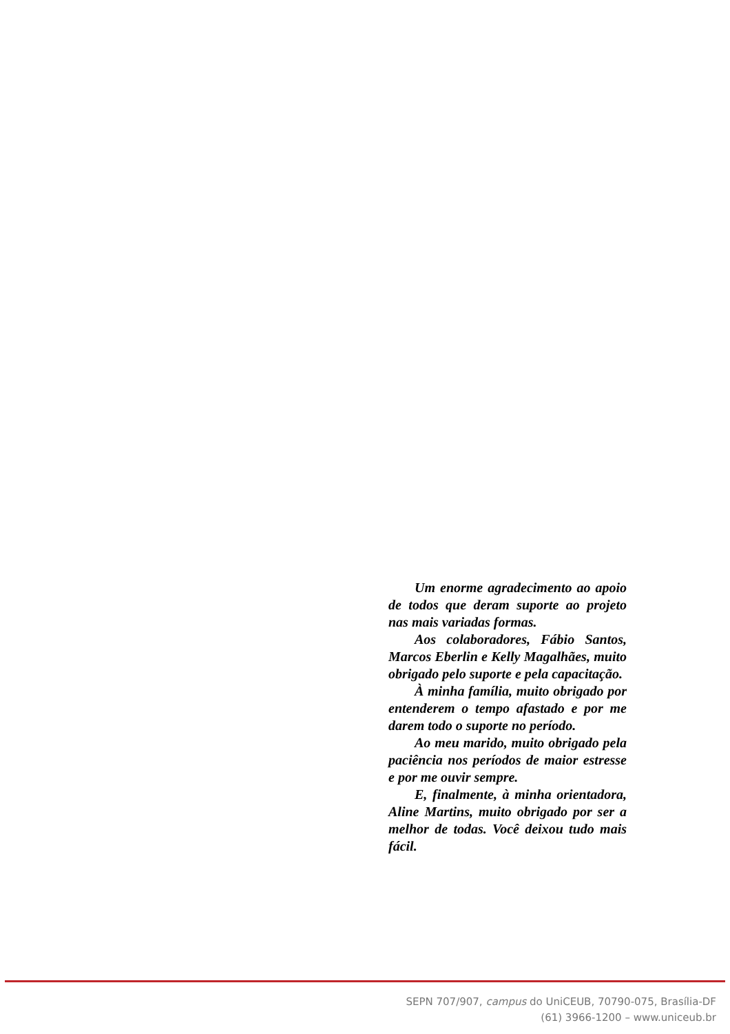Um enorme agradecimento ao apoio de todos que deram suporte ao projeto nas mais variadas formas.
Aos colaboradores, Fábio Santos, Marcos Eberlin e Kelly Magalhães, muito obrigado pelo suporte e pela capacitação.
À minha família, muito obrigado por entenderem o tempo afastado e por me darem todo o suporte no período.
Ao meu marido, muito obrigado pela paciência nos períodos de maior estresse e por me ouvir sempre.
E, finalmente, à minha orientadora, Aline Martins, muito obrigado por ser a melhor de todas. Você deixou tudo mais fácil.
SEPN 707/907, campus do UniCEUB, 70790-075, Brasília-DF
(61) 3966-1200 – www.uniceub.br